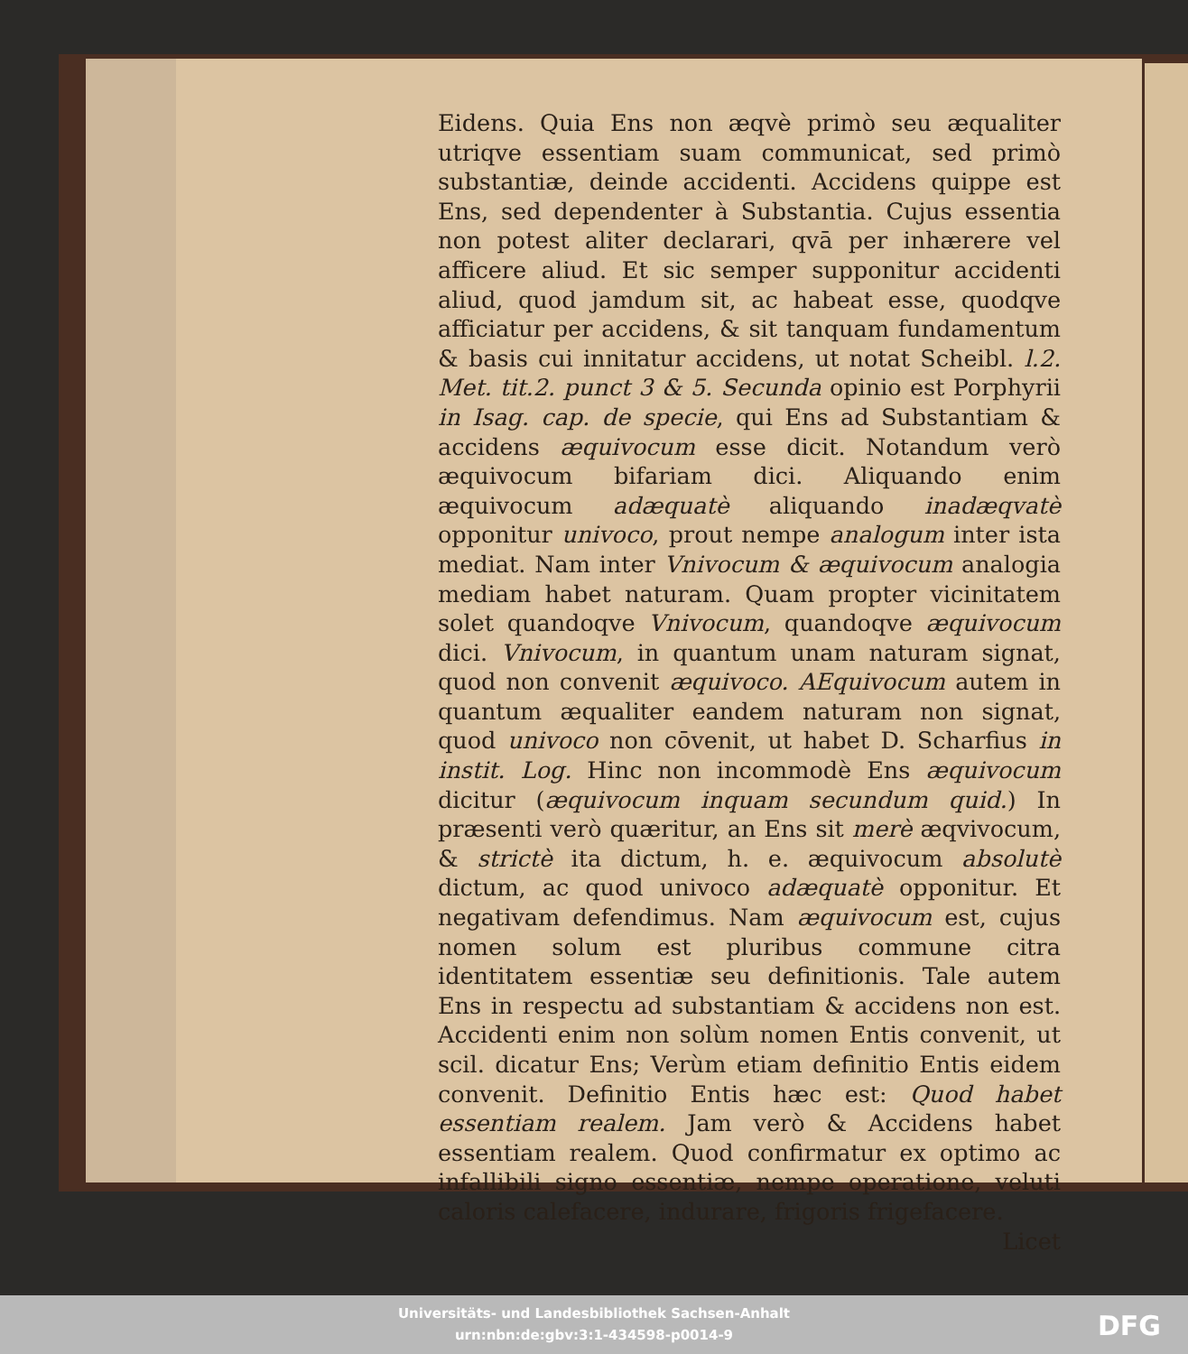Eidens. Quia Ens non æqvè primò seu æqualiter utriqve essentiam suam communicat, sed primò substantiæ, deinde accidenti. Accidens quippe est Ens, sed dependenter à Substantia. Cujus essentia non potest aliter declarari, qvā per inhærere vel afficere aliud. Et sic semper supponitur accidenti aliud, quod jamdum sit, ac habeat esse, quodqve afficiatur per accidens, & sit tanquam fundamentum & basis cui innitatur accidens, ut notat Scheibl. l.2. Met. tit.2. punct 3 & 5. Secunda opinio est Porphyrii in Isag. cap. de specie, qui Ens ad Substantiam & accidens æquivocum esse dicit. Notandum verò æquivocum bifariam dici. Aliquando enim æquivocum adæquatè aliquando inadæqvatè opponitur univoco, prout nempe analogum inter ista mediat. Nam inter Vnivocum & æquivocum analogia mediam habet naturam. Quam propter vicinitatem solet quandoqve Vnivocum, quandoqve æquivocum dici. Vnivocum, in quantum unam naturam signat, quod non convenit æquivoco. AEquivocum autem in quantum æqualiter eandem naturam non signat, quod univoco non cōvenit, ut habet D. Scharfius in instit. Log. Hinc non incommodè Ens æquivocum dicitur (æquivocum inquam secundum quid.) In præsenti verò quæritur, an Ens sit merè æqvivocum, & strictè ita dictum, h. e. æquivocum absolutè dictum, ac quod univoco adæquatè opponitur. Et negativam defendimus. Nam æquivocum est, cujus nomen solum est pluribus commune citra identitatem essentiæ seu definitionis. Tale autem Ens in respectu ad substantiam & accidens non est. Accidenti enim non solùm nomen Entis convenit, ut scil. dicatur Ens; Verùm etiam definitio Entis eidem convenit. Definitio Entis hæc est: Quod habet essentiam realem. Jam verò & Accidens habet essentiam realem. Quod confirmatur ex optimo ac infallibili signo essentiæ, nempe operatione, veluti caloris calefacere, indurare, frigoris frigefacere.
Licet
Universitäts- und Landesbibliothek Sachsen-Anhalt
urn:nbn:de:gbv:3:1-434598-p0014-9
DFG